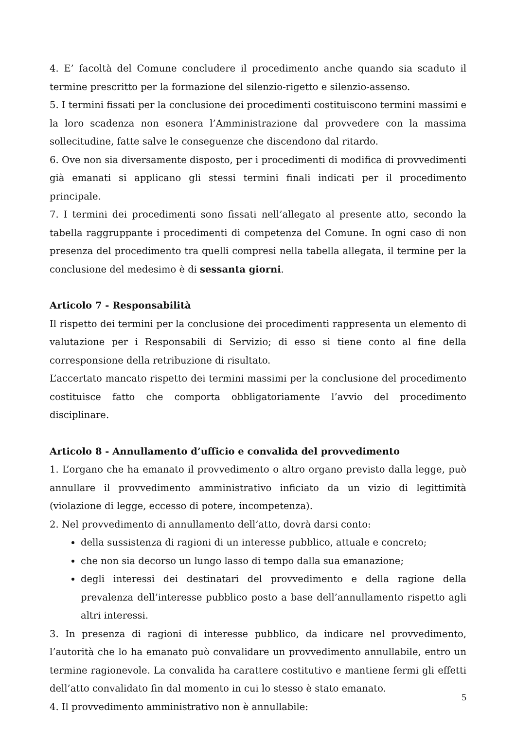4. E’ facoltà del Comune concludere il procedimento anche quando sia scaduto il termine prescritto per la formazione del silenzio-rigetto e silenzio-assenso.
5. I termini fissati per la conclusione dei procedimenti costituiscono termini massimi e la loro scadenza non esonera l’Amministrazione dal provvedere con la massima sollecitudine, fatte salve le conseguenze che discendono dal ritardo.
6. Ove non sia diversamente disposto, per i procedimenti di modifica di provvedimenti già emanati si applicano gli stessi termini finali indicati per il procedimento principale.
7. I termini dei procedimenti sono fissati nell’allegato al presente atto, secondo la tabella raggruppante i procedimenti di competenza del Comune. In ogni caso di non presenza del procedimento tra quelli compresi nella tabella allegata, il termine per la conclusione del medesimo è di sessanta giorni.
Articolo 7 - Responsabilità
Il rispetto dei termini per la conclusione dei procedimenti rappresenta un elemento di valutazione per i Responsabili di Servizio; di esso si tiene conto al fine della corresponsione della retribuzione di risultato.
L’accertato mancato rispetto dei termini massimi per la conclusione del procedimento costituisce fatto che comporta obbligatoriamente l’avvio del procedimento disciplinare.
Articolo 8 - Annullamento d’ufficio e convalida del provvedimento
1. L’organo che ha emanato il provvedimento o altro organo previsto dalla legge, può annullare il provvedimento amministrativo inficiato da un vizio di legittimità (violazione di legge, eccesso di potere, incompetenza).
2. Nel provvedimento di annullamento dell’atto, dovrà darsi conto:
della sussistenza di ragioni di un interesse pubblico, attuale e concreto;
che non sia decorso un lungo lasso di tempo dalla sua emanazione;
degli interessi dei destinatari del provvedimento e della ragione della prevalenza dell’interesse pubblico posto a base dell’annullamento rispetto agli altri interessi.
3. In presenza di ragioni di interesse pubblico, da indicare nel provvedimento, l’autorità che lo ha emanato può convalidare un provvedimento annullabile, entro un termine ragionevole. La convalida ha carattere costitutivo e mantiene fermi gli effetti dell’atto convalidato fin dal momento in cui lo stesso è stato emanato.
4. Il provvedimento amministrativo non è annullabile:
5